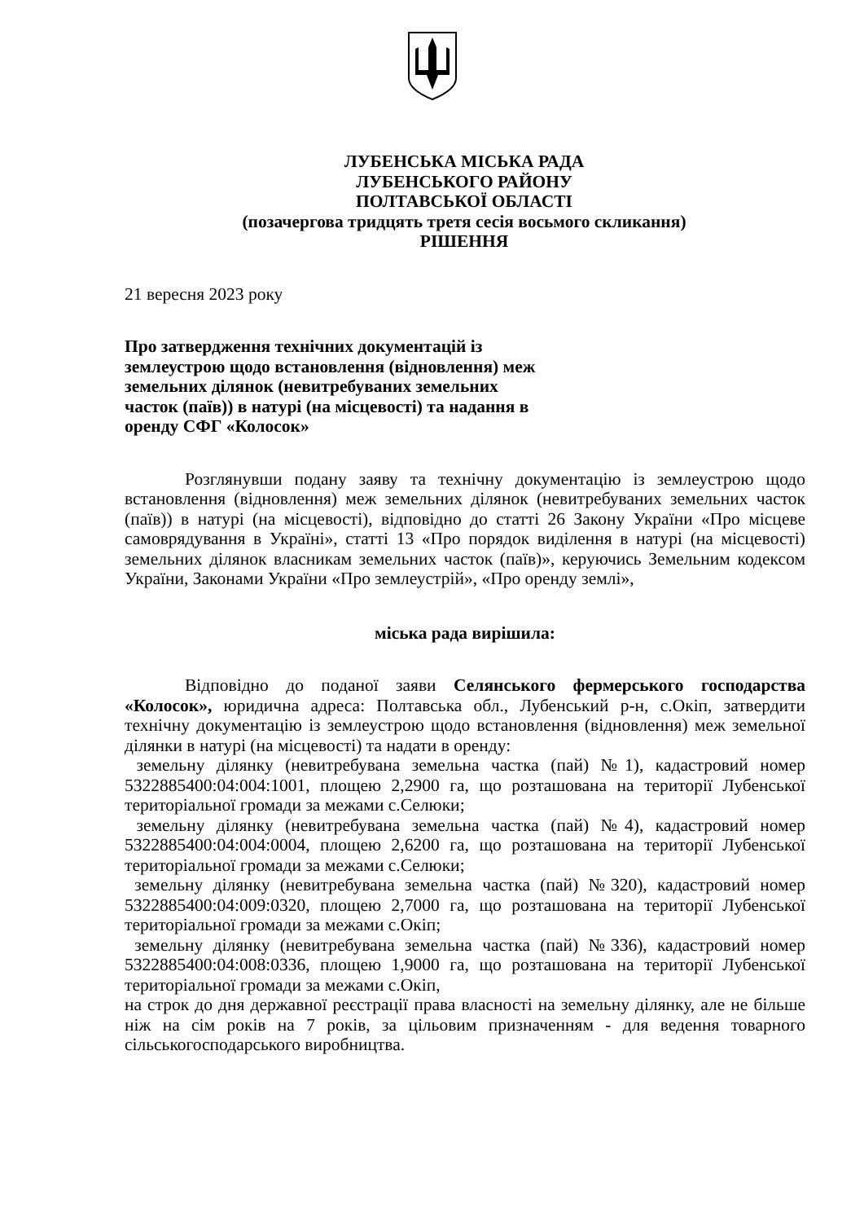ЛУБЕНСЬКА МІСЬКА РАДА
ЛУБЕНСЬКОГО РАЙОНУ
ПОЛТАВСЬКОЇ ОБЛАСТІ
(позачергова тридцять третя сесія восьмого скликання)
РІШЕННЯ
21 вересня 2023 року
Про затвердження технічних документацій із землеустрою щодо встановлення (відновлення) меж земельних ділянок (невитребуваних земельних часток (паїв)) в натурі (на місцевості) та надання в оренду СФГ «Колосок»
Розглянувши подану заяву та технічну документацію із землеустрою щодо встановлення (відновлення) меж земельних ділянок (невитребуваних земельних часток (паїв)) в натурі (на місцевості), відповідно до статті 26 Закону України «Про місцеве самоврядування в Україні», статті 13 «Про порядок виділення в натурі (на місцевості) земельних ділянок власникам земельних часток (паїв)», керуючись Земельним кодексом України, Законами України «Про землеустрій», «Про оренду землі»,
міська рада вирішила:
Відповідно до поданої заяви Селянського фермерського господарства «Колосок», юридична адреса: Полтавська обл., Лубенський р-н, с.Окіп, затвердити технічну документацію із землеустрою щодо встановлення (відновлення) меж земельної ділянки в натурі (на місцевості) та надати в оренду:
земельну ділянку (невитребувана земельна частка (пай) №1), кадастровий номер 5322885400:04:004:1001, площею 2,2900 га, що розташована на території Лубенської територіальної громади за межами с.Селюки;
земельну ділянку (невитребувана земельна частка (пай) №4), кадастровий номер 5322885400:04:004:0004, площею 2,6200 га, що розташована на території Лубенської територіальної громади за межами с.Селюки;
земельну ділянку (невитребувана земельна частка (пай) №320), кадастровий номер 5322885400:04:009:0320, площею 2,7000 га, що розташована на території Лубенської територіальної громади за межами с.Окіп;
земельну ділянку (невитребувана земельна частка (пай) №336), кадастровий номер 5322885400:04:008:0336, площею 1,9000 га, що розташована на території Лубенської територіальної громади за межами с.Окіп,
на строк до дня державної реєстрації права власності на земельну ділянку, але не більше ніж на сім років на 7 років, за цільовим призначенням - для ведення товарного сільськогосподарського виробництва.